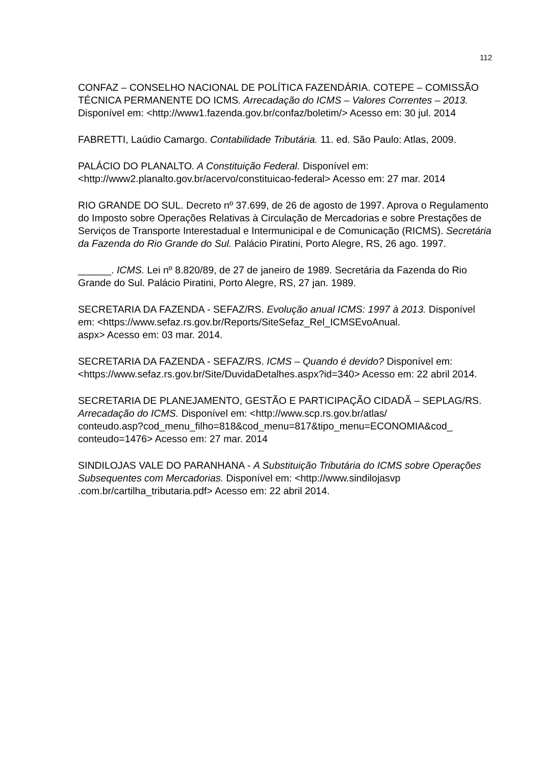112
CONFAZ – CONSELHO NACIONAL DE POLÍTICA FAZENDÁRIA. COTEPE – COMISSÃO TÉCNICA PERMANENTE DO ICMS. Arrecadação do ICMS – Valores Correntes – 2013. Disponível em: <http://www1.fazenda.gov.br/confaz/boletim/> Acesso em: 30 jul. 2014
FABRETTI, Laúdio Camargo. Contabilidade Tributária. 11. ed. São Paulo: Atlas, 2009.
PALÁCIO DO PLANALTO. A Constituição Federal. Disponível em: <http://www2.planalto.gov.br/acervo/constituicao-federal> Acesso em: 27 mar. 2014
RIO GRANDE DO SUL. Decreto nº 37.699, de 26 de agosto de 1997. Aprova o Regulamento do Imposto sobre Operações Relativas à Circulação de Mercadorias e sobre Prestações de Serviços de Transporte Interestadual e Intermunicipal e de Comunicação (RICMS). Secretária da Fazenda do Rio Grande do Sul. Palácio Piratini, Porto Alegre, RS, 26 ago. 1997.
______. ICMS. Lei nº 8.820/89, de 27 de janeiro de 1989. Secretária da Fazenda do Rio Grande do Sul. Palácio Piratini, Porto Alegre, RS, 27 jan. 1989.
SECRETARIA DA FAZENDA - SEFAZ/RS. Evolução anual ICMS: 1997 à 2013. Disponível em: <https://www.sefaz.rs.gov.br/Reports/SiteSefaz_Rel_ICMSEvoAnual.
aspx> Acesso em: 03 mar. 2014.
SECRETARIA DA FAZENDA - SEFAZ/RS. ICMS – Quando é devido? Disponível em: <https://www.sefaz.rs.gov.br/Site/DuvidaDetalhes.aspx?id=340> Acesso em: 22 abril 2014.
SECRETARIA DE PLANEJAMENTO, GESTÃO E PARTICIPAÇÃO CIDADÃ – SEPLAG/RS. Arrecadação do ICMS. Disponível em: <http://www.scp.rs.gov.br/atlas/
conteudo.asp?cod_menu_filho=818&cod_menu=817&tipo_menu=ECONOMIA&cod_
conteudo=1476> Acesso em: 27 mar. 2014
SINDILOJAS VALE DO PARANHANA - A Substituição Tributária do ICMS sobre Operações Subsequentes com Mercadorias. Disponível em: <http://www.sindilojasvp
.com.br/cartilha_tributaria.pdf> Acesso em: 22 abril 2014.